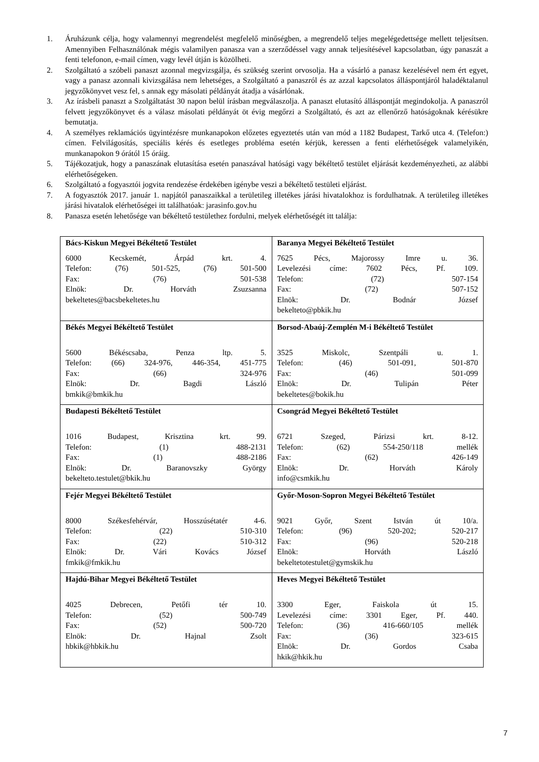1. Áruházunk célja, hogy valamennyi megrendelést megfelelő minőségben, a megrendelő teljes megelégedettsége mellett teljesítsen. Amennyiben Felhasználónak mégis valamilyen panasza van a szerződéssel vagy annak teljesítésével kapcsolatban, úgy panaszát a fenti telefonon, e-mail címen, vagy levél útján is közölheti.
2. Szolgáltató a szóbeli panaszt azonnal megvizsgálja, és szükség szerint orvosolja. Ha a vásárló a panasz kezelésével nem ért egyet, vagy a panasz azonnali kivizsgálása nem lehetséges, a Szolgáltató a panaszról és az azzal kapcsolatos álláspontjáról haladéktalanul jegyzőkönyvet vesz fel, s annak egy másolati példányát átadja a vásárlónak.
3. Az írásbeli panaszt a Szolgáltatást 30 napon belül írásban megválaszolja. A panaszt elutasító álláspontját megindokolja. A panaszról felvett jegyzőkönyvet és a válasz másolati példányát öt évig megőrzi a Szolgáltató, és azt az ellenőrző hatóságoknak kérésükre bemutatja.
4. A személyes reklamációs ügyintézésre munkanapokon előzetes egyeztetés után van mód a 1182 Budapest, Tarkő utca 4. (Telefon:) címen. Felvilágosítás, speciális kérés és esetleges probléma esetén kérjük, keressen a fenti elérhetőségek valamelyikén, munkanapokon 9 órától 15 óráig.
5. Tájékozatjuk, hogy a panaszának elutasítása esetén panaszával hatósági vagy békéltető testület eljárását kezdeményezheti, az alábbi elérhetőségeken.
6. Szolgáltató a fogyasztói jogvita rendezése érdekében igénybe veszi a békéltető testületi eljárást.
7. A fogyasztók 2017. január 1. napjától panaszaikkal a területileg illetékes járási hivatalokhoz is fordulhatnak. A területileg illetékes járási hivatalok elérhetőségei itt találhatóak: jarasinfo.gov.hu
8. Panasza esetén lehetősége van békéltető testülethez fordulni, melyek elérhetőségét itt találja:
| Bács-Kiskun Megyei Békéltető Testület 6000 Kecskemét, Árpád krt. 4. Telefon: (76) 501-525, (76) 501-500 Fax: (76) 501-538 Elnök: Dr. Horváth Zsuzsanna bekeltetes@bacsbekeltetes.hu | Baranya Megyei Békéltető Testület 7625 Pécs, Majorossy Imre u. 36. Levelezési címe: 7602 Pécs, Pf. 109. Telefon: (72) 507-154 Fax: (72) 507-152 Elnök: Dr. Bodnár József bekelteto@pbkik.hu |
| Békés Megyei Békéltető Testület 5600 Békéscsaba, Penza ltp. 5. Telefon: (66) 324-976, 446-354, 451-775 Fax: (66) 324-976 Elnök: Dr. Bagdi László bmkik@bmkik.hu | Borsod-Abaúj-Zemplén M-i Békéltető Testület 3525 Miskolc, Szentpáli u. 1. Telefon: (46) 501-091, 501-870 Fax: (46) 501-099 Elnök: Dr. Tulipán Péter bekeltetes@bokik.hu |
| Budapesti Békéltető Testület 1016 Budapest, Krisztina krt. 99. Telefon: (1) 488-2131 Fax: (1) 488-2186 Elnök: Dr. Baranovszky György bekelteto.testulet@bkik.hu | Csongrád Megyei Békéltető Testület 6721 Szeged, Párizsi krt. 8-12. Telefon: (62) 554-250/118 mellék Fax: (62) 426-149 Elnök: Dr. Horváth Károly info@csmkik.hu |
| Fejér Megyei Békéltető Testület 8000 Székesfehérvár, Hosszúsétatér 4-6. Telefon: (22) 510-310 Fax: (22) 510-312 Elnök: Dr. Vári Kovács József fmkik@fmkik.hu | Győr-Moson-Sopron Megyei Békéltető Testület 9021 Győr, Szent István út 10/a. Telefon: (96) 520-202; 520-217 Fax: (96) 520-218 Elnök: Horváth László bekeltetotestulet@gymskik.hu |
| Hajdú-Bihar Megyei Békéltető Testület 4025 Debrecen, Petőfi tér 10. Telefon: (52) 500-749 Fax: (52) 500-720 Elnök: Dr. Hajnal Zsolt hbkik@hbkik.hu | Heves Megyei Békéltető Testület 3300 Eger, Faiskola út 15. Levelezési címe: 3301 Eger, Pf. 440. Telefon: (36) 416-660/105 mellék Fax: (36) 323-615 Elnök: Dr. Gordos Csaba hkik@hkik.hu |
7